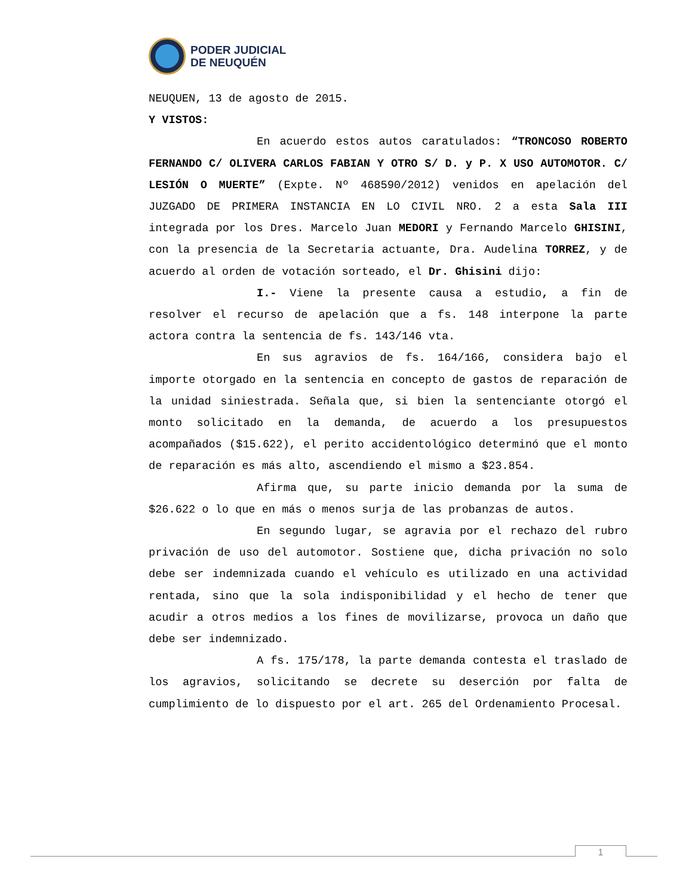PODER JUDICIAL
DE NEUQUÉN
NEUQUEN, 13 de agosto de 2015.
Y VISTOS:
En acuerdo estos autos caratulados: “TRONCOSO ROBERTO FERNANDO C/ OLIVERA CARLOS FABIAN Y OTRO S/ D. y P. X USO AUTOMOTOR. C/ LESIÓN O MUERTE” (Expte. Nº 468590/2012) venidos en apelación del JUZGADO DE PRIMERA INSTANCIA EN LO CIVIL NRO. 2 a esta Sala III integrada por los Dres. Marcelo Juan MEDORI y Fernando Marcelo GHISINI, con la presencia de la Secretaria actuante, Dra. Audelina TORREZ, y de acuerdo al orden de votación sorteado, el Dr. Ghisini dijo:
I.- Viene la presente causa a estudio, a fin de resolver el recurso de apelación que a fs. 148 interpone la parte actora contra la sentencia de fs. 143/146 vta.
En sus agravios de fs. 164/166, considera bajo el importe otorgado en la sentencia en concepto de gastos de reparación de la unidad siniestrada. Señala que, si bien la sentenciante otorgó el monto solicitado en la demanda, de acuerdo a los presupuestos acompañados ($15.622), el perito accidentológico determinó que el monto de reparación es más alto, ascendiendo el mismo a $23.854.
Afirma que, su parte inicio demanda por la suma de $26.622 o lo que en más o menos surja de las probanzas de autos.
En segundo lugar, se agravia por el rechazo del rubro privación de uso del automotor. Sostiene que, dicha privación no solo debe ser indemnizada cuando el vehículo es utilizado en una actividad rentada, sino que la sola indisponibilidad y el hecho de tener que acudir a otros medios a los fines de movilizarse, provoca un daño que debe ser indemnizado.
A fs. 175/178, la parte demanda contesta el traslado de los agravios, solicitando se decrete su deserción por falta de cumplimiento de lo dispuesto por el art. 265 del Ordenamiento Procesal.
1